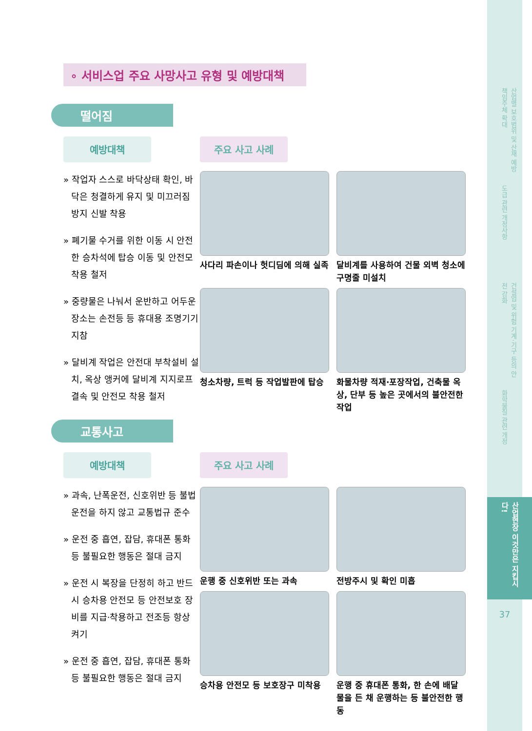산업별 보호범위 및 산재 예방 책임주체 확대
도급 관련 개정사항
건설업 및 위험 기계·기구 등의 안전 강화
화학물질 관련 개정
산업현장 이것만은 지킵시다!
37
∘ 서비스업 주요 사망사고 유형 및 예방대책
떨어짐
예방대책
» 작업자 스스로 바닥상태 확인, 바닥은 청결하게 유지 및 미끄러짐 방지 신발 착용
» 폐기물 수거를 위한 이동 시 안전한 승차석에 탑승 이동 및 안전모 착용 철저
» 중량물은 나눠서 운반하고 어두운 장소는 손전등 등 휴대용 조명기기 지참
» 달비계 작업은 안전대 부착설비 설치, 옥상 앵커에 달비계 지지로프 결속 및 안전모 착용 철저
주요 사고 사례
사다리 파손이나 헛디딤에 의해 실족
달비계를 사용하여 건물 외벽 청소에 구명줄 미설치
청소차량, 트럭 등 작업발판에 탑승
화물차량 적재·포장작업, 건축물 옥상, 단부 등 높은 곳에서의 불안전한 작업
교통사고
예방대책
» 과속, 난폭운전, 신호위반 등 불법 운전을 하지 않고 교통법규 준수
» 운전 중 흡연, 잡담, 휴대폰 통화 등 불필요한 행동은 절대 금지
» 운전 시 복장을 단정히 하고 반드시 승차용 안전모 등 안전보호 장비를 지급·착용하고 전조등 항상 켜기
» 운전 중 흡연, 잡담, 휴대폰 통화 등 불필요한 행동은 절대 금지
주요 사고 사례
운행 중 신호위반 또는 과속
전방주시 및 확인 미흡
승차용 안전모 등 보호장구 미착용
운행 중 휴대폰 통화, 한 손에 배달물을 든 채 운행하는 등 불안전한 행동